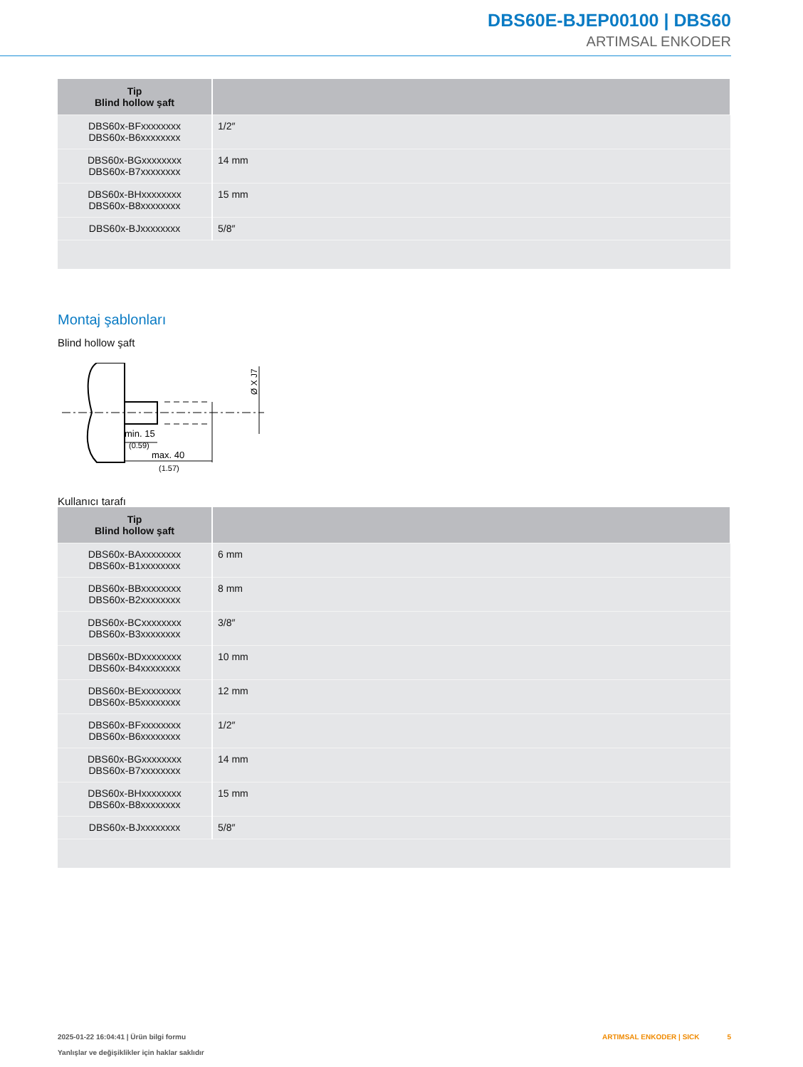DBS60E-BJEP00100 | DBS60
ARTIMSAL ENKODER
| Tip Blind hollow şaft | |
| --- | --- |
| DBS60x-BFxxxxxxxx DBS60x-B6xxxxxxxx | 1/2″ |
| DBS60x-BGxxxxxxxx DBS60x-B7xxxxxxxx | 14 mm |
| DBS60x-BHxxxxxxxx DBS60x-B8xxxxxxxx | 15 mm |
| DBS60x-BJxxxxxxxx | 5/8″ |
Montaj şablonları
Blind hollow şaft
min. 15
(0.59)
max. 40
(1.57)
Ø X J7
Kullanıcı tarafı
| Tip Blind hollow şaft | |
| --- | --- |
| DBS60x-BAxxxxxxxx DBS60x-B1xxxxxxxx | 6 mm |
| DBS60x-BBxxxxxxxx DBS60x-B2xxxxxxxx | 8 mm |
| DBS60x-BCxxxxxxxx DBS60x-B3xxxxxxxx | 3/8″ |
| DBS60x-BDxxxxxxxx DBS60x-B4xxxxxxxx | 10 mm |
| DBS60x-BExxxxxxxx DBS60x-B5xxxxxxxx | 12 mm |
| DBS60x-BFxxxxxxxx DBS60x-B6xxxxxxxx | 1/2″ |
| DBS60x-BGxxxxxxxx DBS60x-B7xxxxxxxx | 14 mm |
| DBS60x-BHxxxxxxxx DBS60x-B8xxxxxxxx | 15 mm |
| DBS60x-BJxxxxxxxx | 5/8″ |
2025-01-22 16:04:41 | Ürün bilgi formu
Yanlışlar ve değişiklikler için haklar saklıdır
ARTIMSAL ENKODER | SICK 5